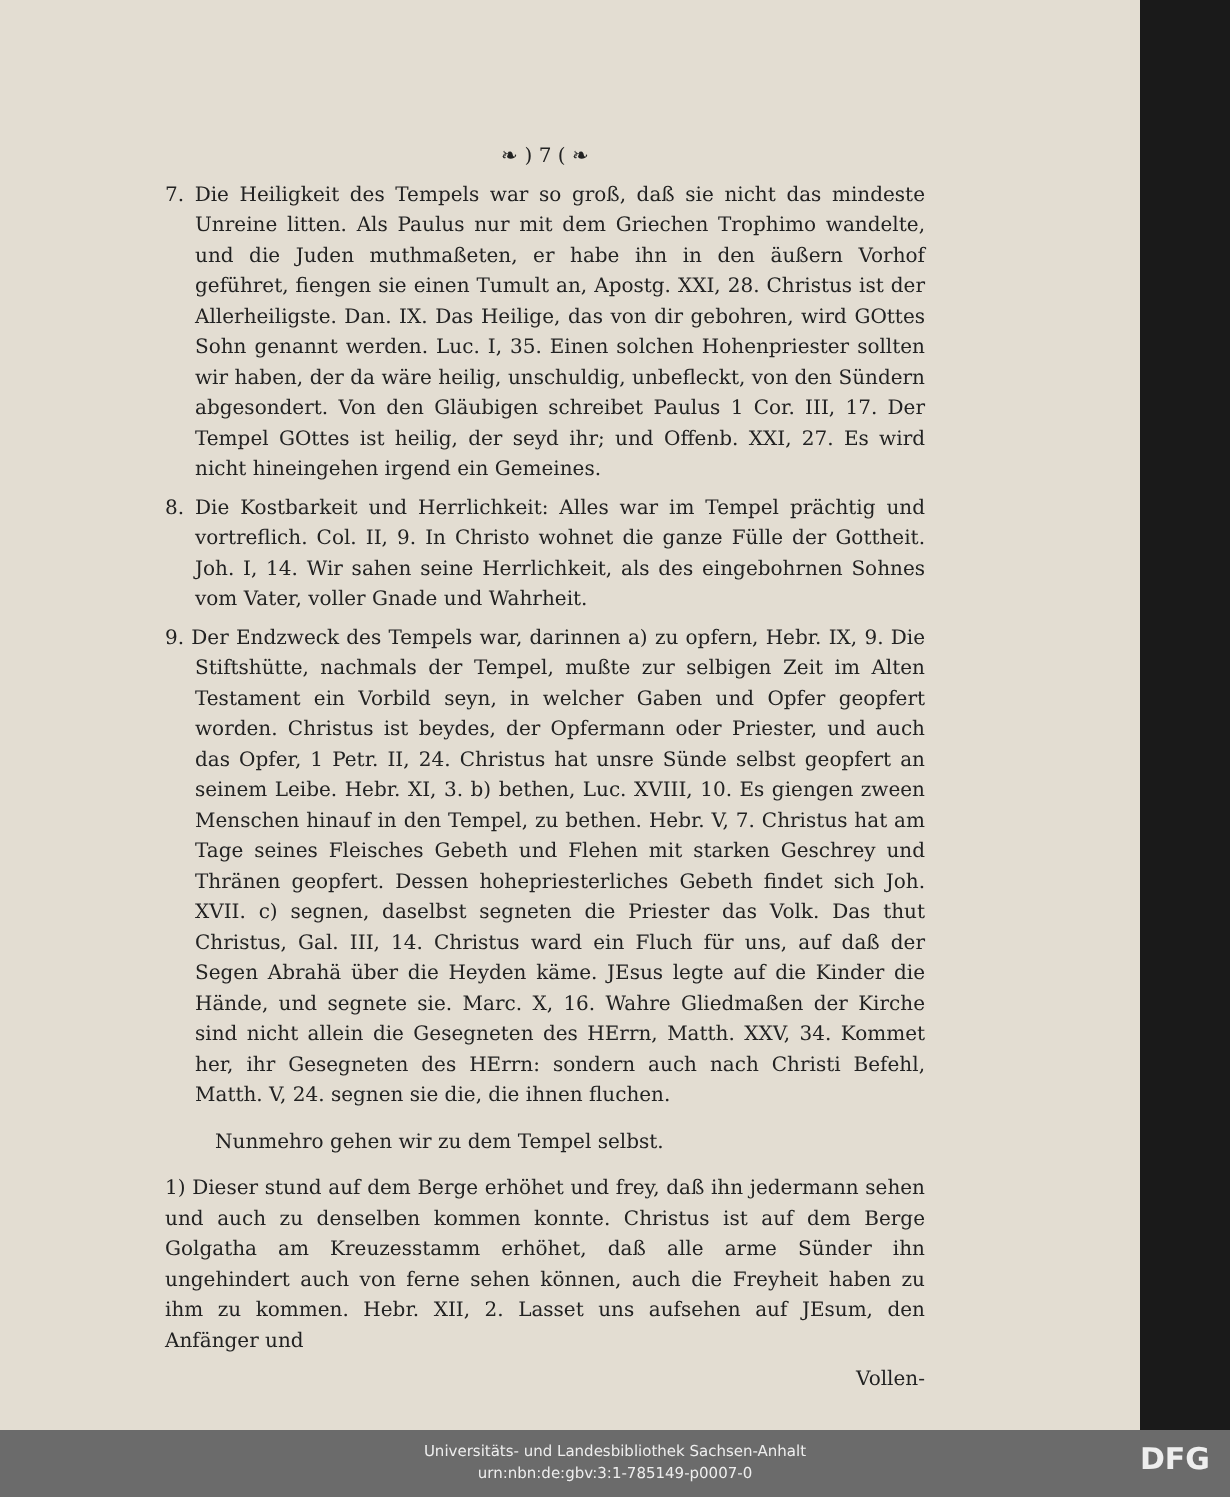❧ ) 7 ( ❧
7. Die Heiligkeit des Tempels war so groß, daß sie nicht das mindeste Unreine litten. Als Paulus nur mit dem Griechen Trophimo wandelte, und die Juden muthmaßeten, er habe ihn in den äußern Vorhof geführet, fiengen sie einen Tumult an, Apostg. XXI, 28. Christus ist der Allerheiligste. Dan. IX. Das Heilige, das von dir gebohren, wird GOttes Sohn genannt werden. Luc. I, 35. Einen solchen Hohenpriester sollten wir haben, der da wäre heilig, unschuldig, unbefleckt, von den Sündern abgesondert. Von den Gläubigen schreibet Paulus 1 Cor. III, 17. Der Tempel GOttes ist heilig, der seyd ihr; und Offenb. XXI, 27. Es wird nicht hineingehen irgend ein Gemeines.
8. Die Kostbarkeit und Herrlichkeit: Alles war im Tempel prächtig und vortreflich. Col. II, 9. In Christo wohnet die ganze Fülle der Gottheit. Joh. I, 14. Wir sahen seine Herrlichkeit, als des eingebohrnen Sohnes vom Vater, voller Gnade und Wahrheit.
9. Der Endzweck des Tempels war, darinnen a) zu opfern, Hebr. IX, 9. Die Stiftshütte, nachmals der Tempel, mußte zur selbigen Zeit im Alten Testament ein Vorbild seyn, in welcher Gaben und Opfer geopfert worden. Christus ist beydes, der Opfermann oder Priester, und auch das Opfer, 1 Petr. II, 24. Christus hat unsre Sünde selbst geopfert an seinem Leibe. Hebr. XI, 3. b) bethen, Luc. XVIII, 10. Es giengen zween Menschen hinauf in den Tempel, zu bethen. Hebr. V, 7. Christus hat am Tage seines Fleisches Gebeth und Flehen mit starken Geschrey und Thränen geopfert. Dessen hohepriesterliches Gebeth findet sich Joh. XVII. c) segnen, daselbst segneten die Priester das Volk. Das thut Christus, Gal. III, 14. Christus ward ein Fluch für uns, auf daß der Segen Abrahä über die Heyden käme. JEsus legte auf die Kinder die Hände, und segnete sie. Marc. X, 16. Wahre Gliedmaßen der Kirche sind nicht allein die Gesegneten des HErrn, Matth. XXV, 34. Kommet her, ihr Gesegneten des HErrn: sondern auch nach Christi Befehl, Matth. V, 24. segnen sie die, die ihnen fluchen.
Nunmehro gehen wir zu dem Tempel selbst.
1) Dieser stund auf dem Berge erhöhet und frey, daß ihn jedermann sehen und auch zu denselben kommen konnte. Christus ist auf dem Berge Golgatha am Kreuzesstamm erhöhet, daß alle arme Sünder ihn ungehindert auch von ferne sehen können, auch die Freyheit haben zu ihm zu kommen. Hebr. XII, 2. Lasset uns aufsehen auf JEsum, den Anfänger und
Vollen-
Universitäts- und Landesbibliothek Sachsen-Anhalt
urn:nbn:de:gbv:3:1-785149-p0007-0
DFG